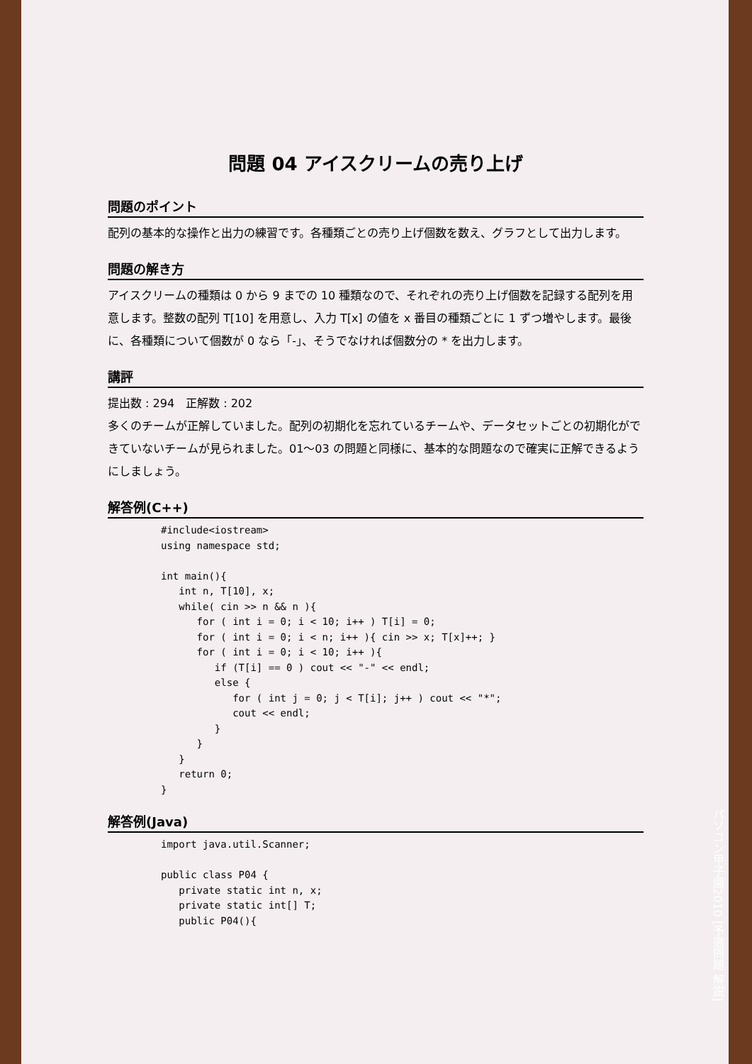問題 04 アイスクリームの売り上げ
問題のポイント
配列の基本的な操作と出力の練習です。各種類ごとの売り上げ個数を数え、グラフとして出力します。
問題の解き方
アイスクリームの種類は 0 から 9 までの 10 種類なので、それぞれの売り上げ個数を記録する配列を用意します。整数の配列 T[10] を用意し、入力 T[x] の値を x 番目の種類ごとに 1 ずつ増やします。最後に、各種類について個数が 0 なら「-」、そうでなければ個数分の * を出力します。
講評
提出数 : 294　正解数 : 202
多くのチームが正解していました。配列の初期化を忘れているチームや、データセットごとの初期化ができていないチームが見られました。01～03 の問題と同様に、基本的な問題なので確実に正解できるようにしましょう。
解答例(C++)
#include<iostream>
using namespace std;

int main(){
   int n, T[10], x;
   while( cin >> n && n ){
      for ( int i = 0; i < 10; i++ ) T[i] = 0;
      for ( int i = 0; i < n; i++ ){ cin >> x; T[x]++; }
      for ( int i = 0; i < 10; i++ ){
         if (T[i] == 0 ) cout << "-" << endl;
         else {
            for ( int j = 0; j < T[i]; j++ ) cout << "*";
            cout << endl;
         }
      }
   }
   return 0;
}
解答例(Java)
import java.util.Scanner;

public class P04 {
   private static int n, x;
   private static int[] T;
   public P04(){
パソコン甲子園2010 [予選問題 解説]